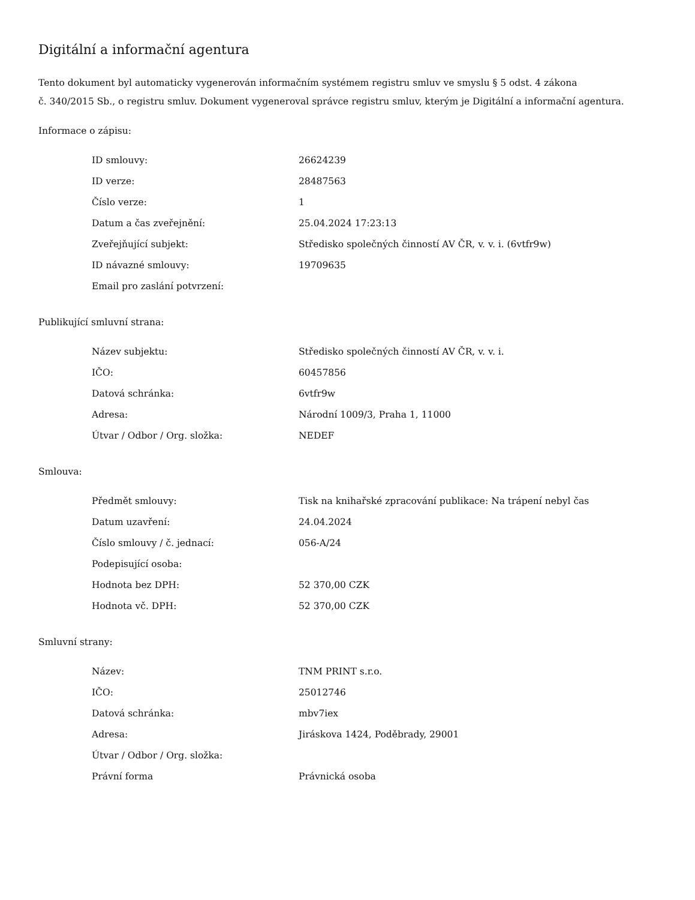Digitální a informační agentura
Tento dokument byl automaticky vygenerován informačním systémem registru smluv ve smyslu § 5 odst. 4 zákona
č. 340/2015 Sb., o registru smluv. Dokument vygeneroval správce registru smluv, kterým je Digitální a informační agentura.
Informace o zápisu:
| ID smlouvy: | 26624239 |
| ID verze: | 28487563 |
| Číslo verze: | 1 |
| Datum a čas zveřejnění: | 25.04.2024 17:23:13 |
| Zveřejňující subjekt: | Středisko společných činností AV ČR, v. v. i. (6vtfr9w) |
| ID návazné smlouvy: | 19709635 |
| Email pro zaslání potvrzení: | |
Publikující smluvní strana:
| Název subjektu: | Středisko společných činností AV ČR, v. v. i. |
| IČO: | 60457856 |
| Datová schránka: | 6vtfr9w |
| Adresa: | Národní 1009/3, Praha 1, 11000 |
| Útvar / Odbor / Org. složka: | NEDEF |
Smlouva:
| Předmět smlouvy: | Tisk na knihařské zpracování publikace: Na trápení nebyl čas |
| Datum uzavření: | 24.04.2024 |
| Číslo smlouvy / č. jednací: | 056-A/24 |
| Podepisující osoba: | |
| Hodnota bez DPH: | 52 370,00 CZK |
| Hodnota vč. DPH: | 52 370,00 CZK |
Smluvní strany:
| Název: | TNM PRINT s.r.o. |
| IČO: | 25012746 |
| Datová schránka: | mbv7iex |
| Adresa: | Jiráskova 1424, Poděbrady, 29001 |
| Útvar / Odbor / Org. složka: | |
| Právní forma | Právnická osoba |